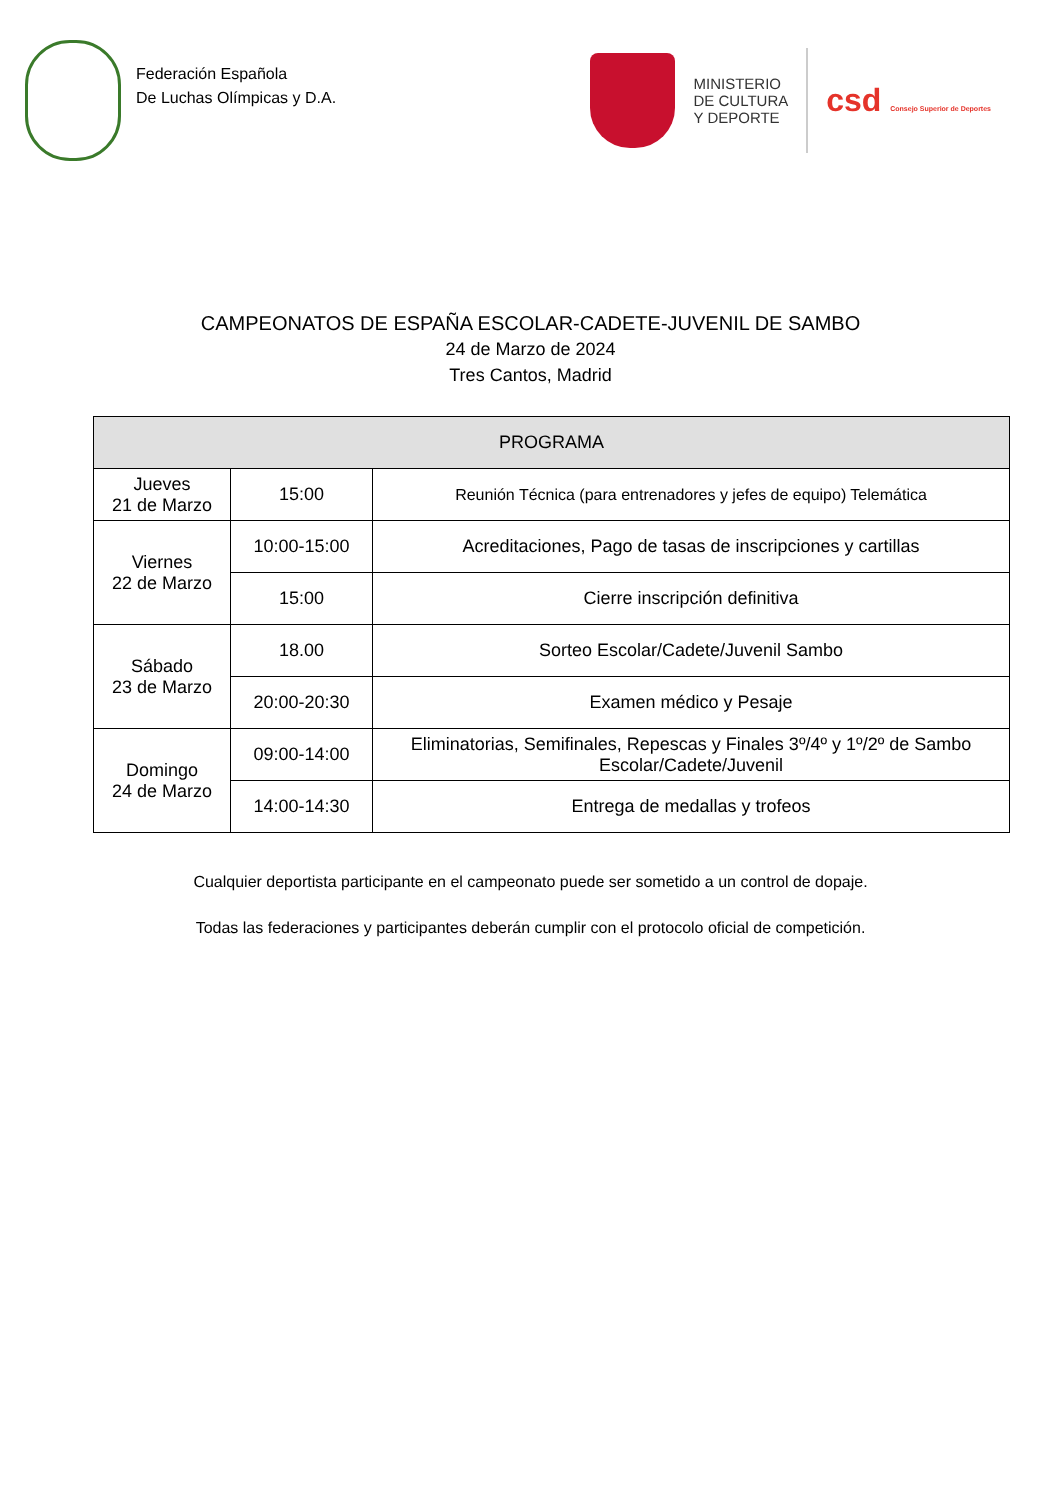Federación Española
De Luchas Olímpicas y D.A.
MINISTERIO
DE CULTURA
Y DEPORTE
csd Consejo Superior de Deportes
CAMPEONATOS DE ESPAÑA ESCOLAR-CADETE-JUVENIL DE SAMBO
24 de Marzo de 2024
Tres Cantos, Madrid
| PROGRAMA | | |
| --- | --- | --- |
| Jueves 21 de Marzo | 15:00 | Reunión Técnica (para entrenadores y jefes de equipo) Telemática |
| Viernes 22 de Marzo | 10:00-15:00 | Acreditaciones, Pago de tasas de inscripciones y cartillas |
| | 15:00 | Cierre inscripción definitiva |
| Sábado 23 de Marzo | 18.00 | Sorteo Escolar/Cadete/Juvenil Sambo |
| | 20:00-20:30 | Examen médico y Pesaje |
| Domingo 24 de Marzo | 09:00-14:00 | Eliminatorias, Semifinales, Repescas y Finales 3º/4º y 1º/2º de Sambo Escolar/Cadete/Juvenil |
| | 14:00-14:30 | Entrega de medallas y trofeos |
Cualquier deportista participante en el campeonato puede ser sometido a un control de dopaje.
Todas las federaciones y participantes deberán cumplir con el protocolo oficial de competición.